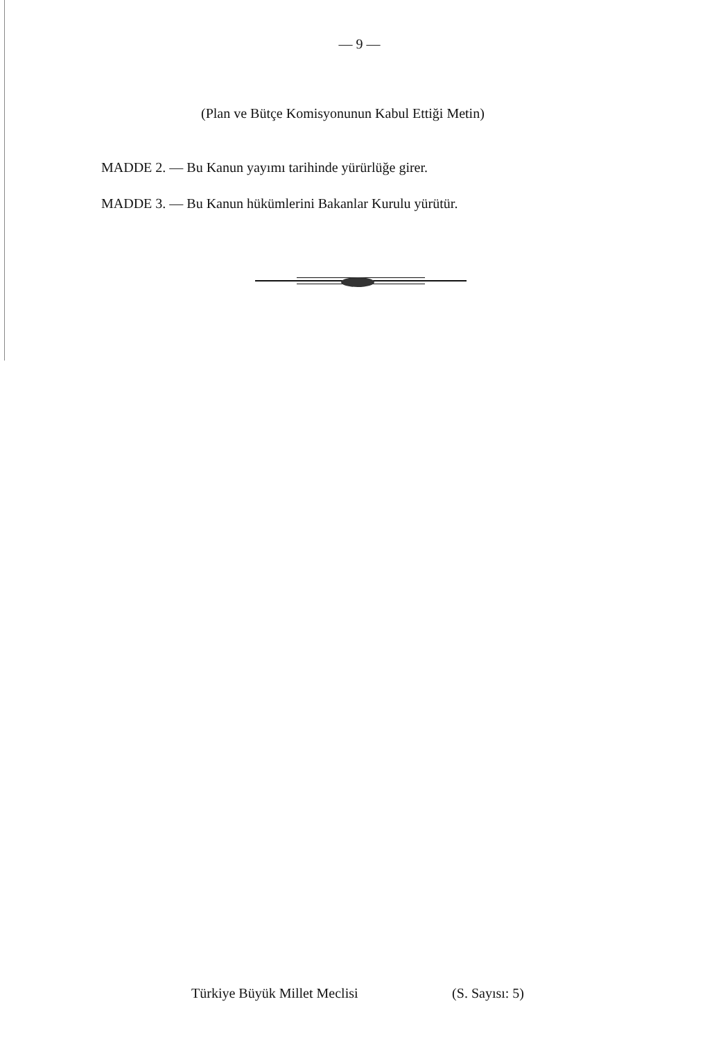— 9 —
(Plan ve Bütçe Komisyonunun Kabul Ettiği Metin)
MADDE 2. — Bu Kanun yayımı tarihinde yürürlüğe girer.
MADDE 3. — Bu Kanun hükümlerini Bakanlar Kurulu yürütür.
Türkiye Büyük Millet Meclisi (S. Sayısı: 5)